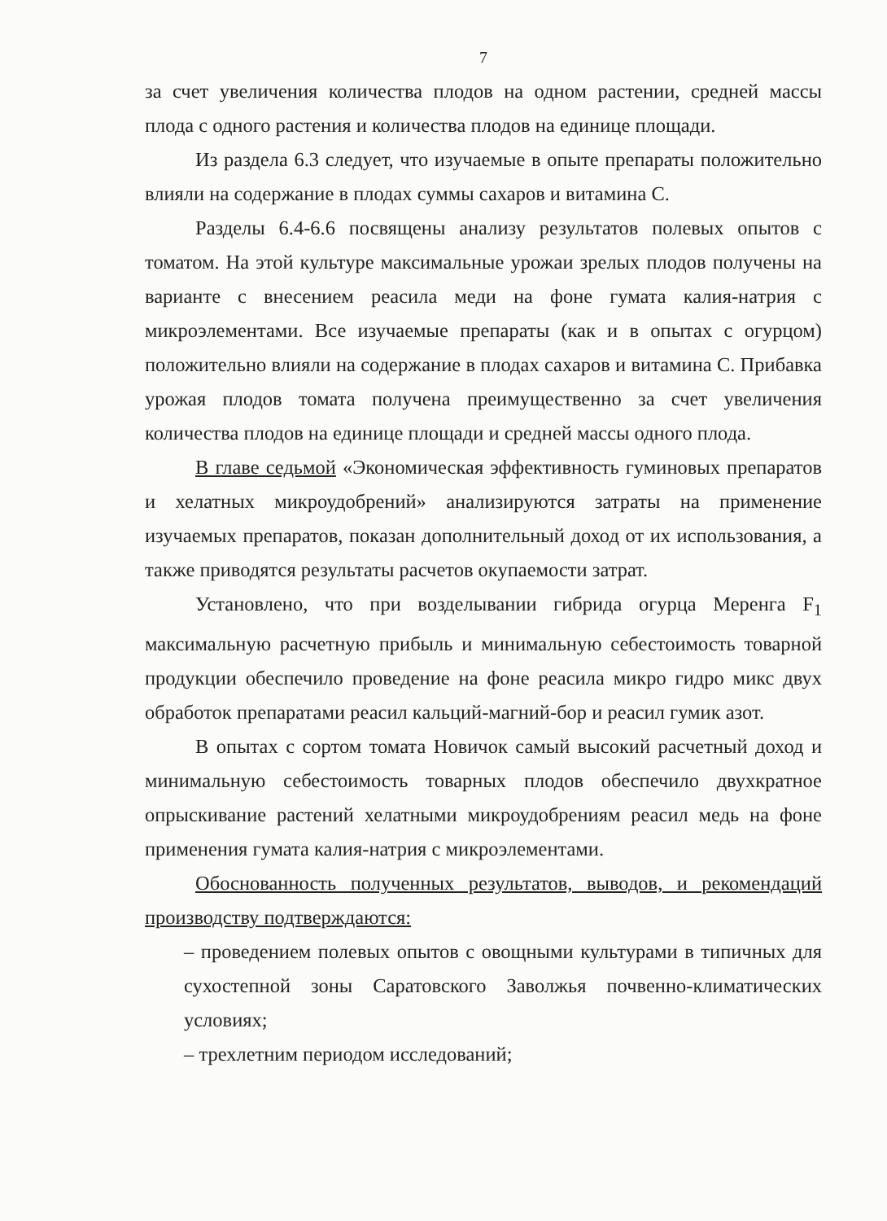7
за счет увеличения количества плодов на одном растении, средней массы плода с одного растения и количества плодов на единице площади.
Из раздела 6.3 следует, что изучаемые в опыте препараты положительно влияли на содержание в плодах суммы сахаров и витамина С.
Разделы 6.4-6.6 посвящены анализу результатов полевых опытов с томатом. На этой культуре максимальные урожаи зрелых плодов получены на варианте с внесением реасила меди на фоне гумата калия-натрия с микроэлементами. Все изучаемые препараты (как и в опытах с огурцом) положительно влияли на содержание в плодах сахаров и витамина С. Прибавка урожая плодов томата получена преимущественно за счет увеличения количества плодов на единице площади и средней массы одного плода.
В главе седьмой «Экономическая эффективность гуминовых препаратов и хелатных микроудобрений» анализируются затраты на применение изучаемых препаратов, показан дополнительный доход от их использования, а также приводятся результаты расчетов окупаемости затрат.
Установлено, что при возделывании гибрида огурца Меренга F<sub>1</sub> максимальную расчетную прибыль и минимальную себестоимость товарной продукции обеспечило проведение на фоне реасила микро гидро микс двух обработок препаратами реасил кальций-магний-бор и реасил гумик азот.
В опытах с сортом томата Новичок самый высокий расчетный доход и минимальную себестоимость товарных плодов обеспечило двухкратное опрыскивание растений хелатными микроудобрениям реасил медь на фоне применения гумата калия-натрия с микроэлементами.
Обоснованность полученных результатов, выводов, и рекомендаций производству подтверждаются:
– проведением полевых опытов с овощными культурами в типичных для сухостепной зоны Саратовского Заволжья почвенно-климатических условиях;
– трехлетним периодом исследований;